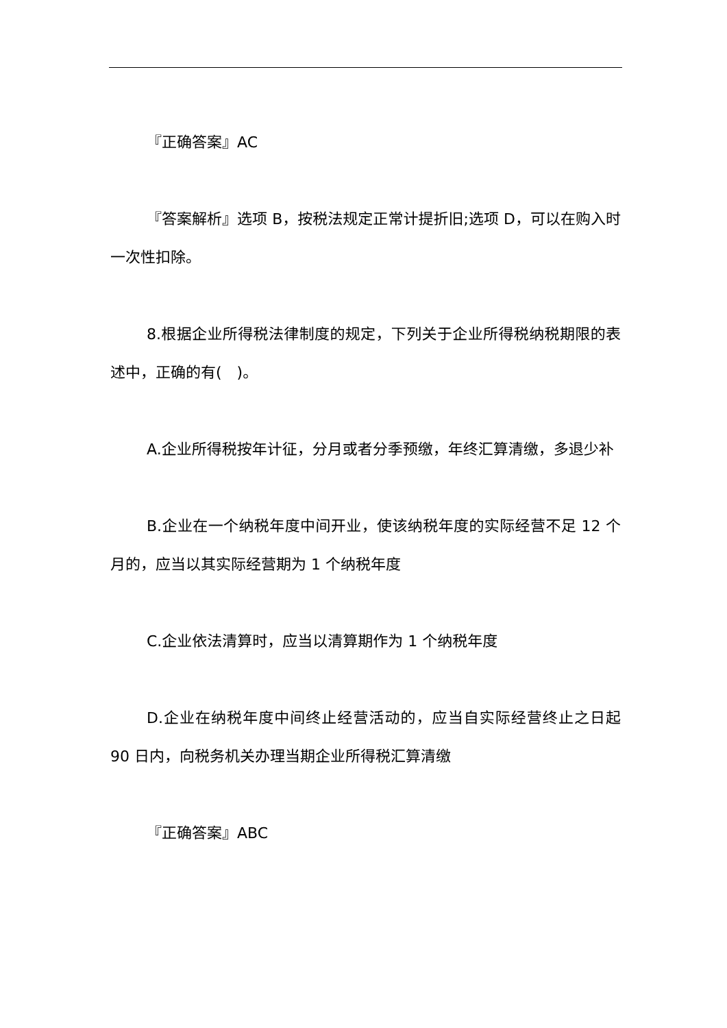『正确答案』AC
『答案解析』选项 B，按税法规定正常计提折旧;选项 D，可以在购入时一次性扣除。
8.根据企业所得税法律制度的规定，下列关于企业所得税纳税期限的表述中，正确的有(　)。
A.企业所得税按年计征，分月或者分季预缴，年终汇算清缴，多退少补
B.企业在一个纳税年度中间开业，使该纳税年度的实际经营不足 12 个月的，应当以其实际经营期为 1 个纳税年度
C.企业依法清算时，应当以清算期作为 1 个纳税年度
D.企业在纳税年度中间终止经营活动的，应当自实际经营终止之日起 90 日内，向税务机关办理当期企业所得税汇算清缴
『正确答案』ABC